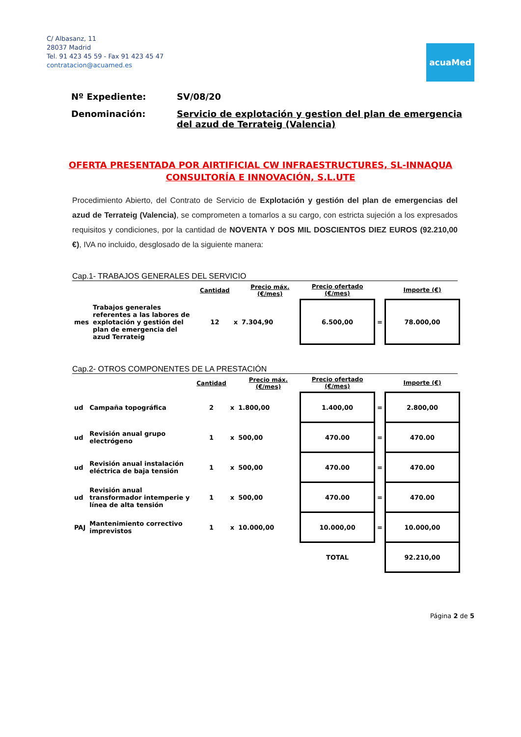C/ Albasanz, 11
28037 Madrid
Tel. 91 423 45 59 - Fax 91 423 45 47
contratacion@acuamed.es
acuaMed
Nº Expediente: SV/08/20
Denominación: Servicio de explotación y gestion del plan de emergencia del azud de Terrateig (Valencia)
OFERTA PRESENTADA POR AIRTIFICIAL CW INFRAESTRUCTURES, SL-INNAQUA CONSULTORÍA E INNOVACIÓN, S.L.UTE
Procedimiento Abierto, del Contrato de Servicio de Explotación y gestión del plan de emergencias del azud de Terrateig (Valencia), se comprometen a tomarlos a su cargo, con estricta sujeción a los expresados requisitos y condiciones, por la cantidad de NOVENTA Y DOS MIL DOSCIENTOS DIEZ EUROS (92.210,00 €), IVA no incluido, desglosado de la siguiente manera:
Cap.1- TRABAJOS GENERALES DEL SERVICIO
| | | Cantidad | | Precio máx. (€/mes) | Precio ofertado (€/mes) | | Importe (€) |
| --- | --- | --- | --- | --- | --- | --- | --- |
| mes | Trabajos generales referentes a las labores de explotación y gestión del plan de emergencia del azud Terrateig | 12 | x | 7.304,90 | 6.500,00 | = | 78.000,00 |
Cap.2- OTROS COMPONENTES DE LA PRESTACIÓN
| | | Cantidad | | Precio máx. (€/mes) | Precio ofertado (€/mes) | | Importe (€) |
| --- | --- | --- | --- | --- | --- | --- | --- |
| ud | Campaña topográfica | 2 | x | 1.800,00 | 1.400,00 | = | 2.800,00 |
| ud | Revisión anual grupo electrógeno | 1 | x | 500,00 | 470.00 | = | 470.00 |
| ud | Revisión anual instalación eléctrica de baja tensión | 1 | x | 500,00 | 470.00 | = | 470.00 |
| ud | Revisión anual transformador intemperie y línea de alta tensión | 1 | x | 500,00 | 470.00 | = | 470.00 |
| PAJ | Mantenimiento correctivo imprevistos | 1 | x | 10.000,00 | 10.000,00 | = | 10.000,00 |
| | | | | | TOTAL | | 92.210,00 |
Página 2 de 5